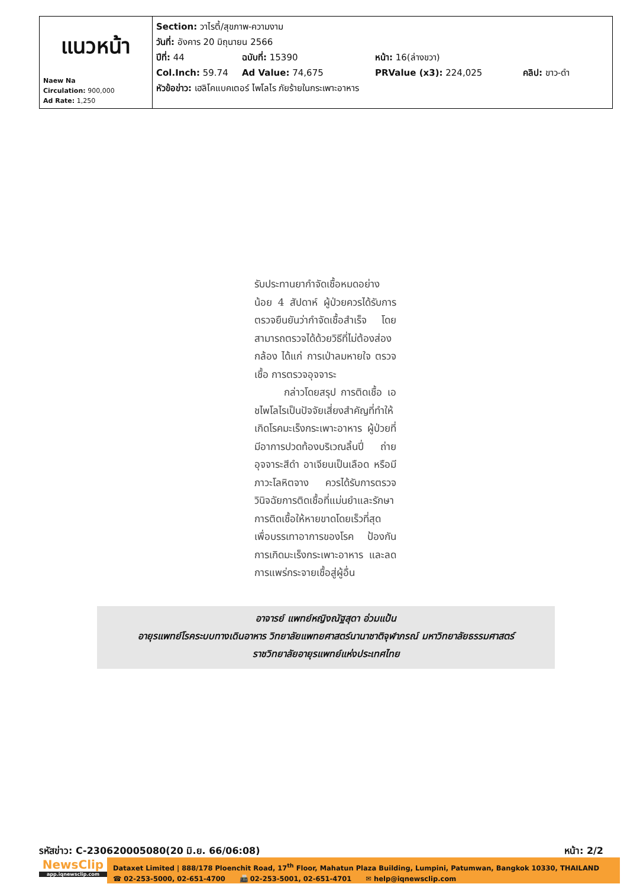| แนวหน้า Naew Na Circulation: 900,000 Ad Rate: 1,250 | Section: วาไรตี้/สุขภาพ-ความงาม วันที่: อังคาร 20 มิถุนายน 2566 ปีที่: 44 ฉบับที่: 15390 หน้า: 16(ล่างขวา) Col.Inch: 59.74 Ad Value: 74,675 PRValue (x3): 224,025 คลิป: ขาว-ดำ หัวข้อข่าว: เฮลิโคแบคเตอร์ ไพโลไร ภัยร้ายในกระเพาะอาหาร |
รับประทานยากำจัดเชื้อหมดอย่างน้อย 4 สัปดาห์ ผู้ป่วยควรได้รับการตรวจยืนยันว่ากำจัดเชื้อสำเร็จ โดยสามารถตรวจได้ด้วยวิธีที่ไม่ต้องส่องกล้อง ได้แก่ การเป่าลมหายใจ ตรวจเชื้อ การตรวจอุจจาระ
กล่าวโดยสรุป การติดเชื้อ เอชไพโลไรเป็นปัจจัยเสี่ยงสำคัญที่ทำให้เกิดโรคมะเร็งกระเพาะอาหาร ผู้ป่วยที่มีอาการปวดท้องบริเวณลิ้นปี่ ถ่ายอุจจาระสีดำ อาเจียนเป็นเลือด หรือมีภาวะโลหิตจาง ควรได้รับการตรวจวินิจฉัยการติดเชื้อที่แม่นยำและรักษาการติดเชื้อให้หายขาดโดยเร็วที่สุด เพื่อบรรเทาอาการของโรค ป้องกันการเกิดมะเร็งกระเพาะอาหาร และลดการแพร่กระจายเชื้อสู่ผู้อื่น
อาจารย์ แพทย์หญิงณัฐสุดา อ่วมแป้น
อายุรแพทย์โรคระบบทางเดินอาหาร วิทยาลัยแพทยศาสตร์นานาชาติจุฬาภรณ์ มหาวิทยาลัยธรรมศาสตร์
ราชวิทยาลัยอายุรแพทย์แห่งประเทศไทย
รหัสข่าว: C-230620005080(20 มิ.ย. 66/06:08) หน้า: 2/2
NewsClip
app.iqnewsclip.com
Dataxet Limited | 888/178 Ploenchit Road, 17<sup>th</sup> Floor, Mahatun Plaza Building, Lumpini, Patumwan, Bangkok 10330, THAILAND
☎ 02-253-5000, 02-651-4700 📠 02-253-5001, 02-651-4701 ✉ help@iqnewsclip.com